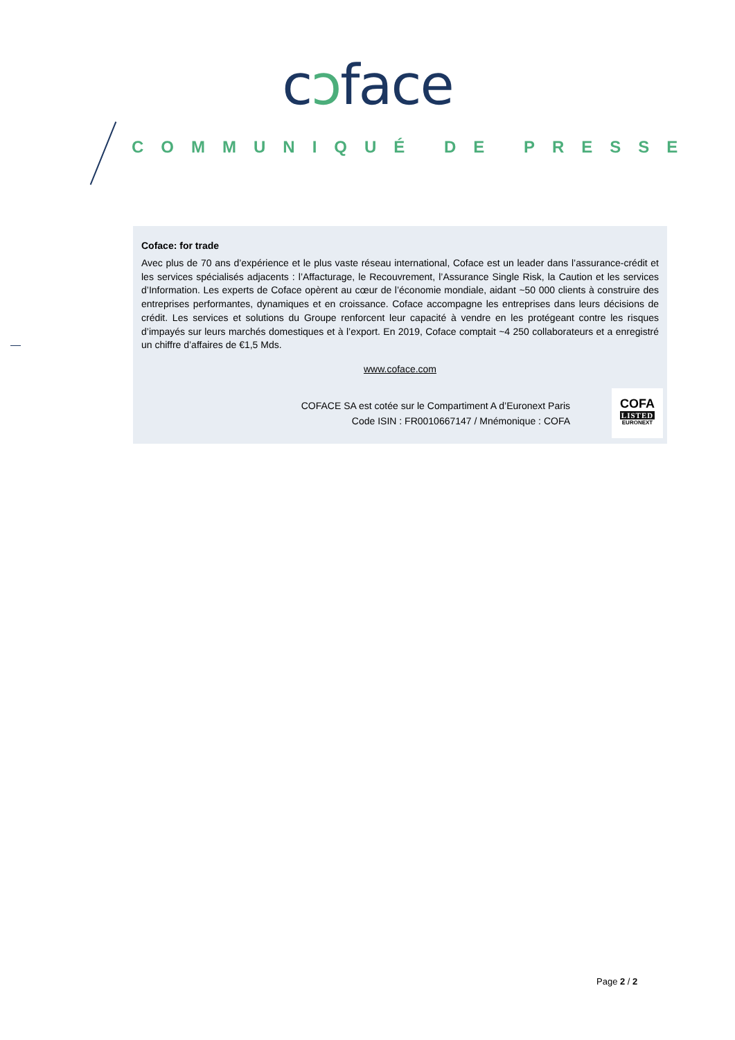cɔface
COMMUNIQUÉ DE PRESSE
Coface: for trade
Avec plus de 70 ans d’expérience et le plus vaste réseau international, Coface est un leader dans l’assurance-crédit et les services spécialisés adjacents : l’Affacturage, le Recouvrement, l’Assurance Single Risk, la Caution et les services d’Information. Les experts de Coface opèrent au cœur de l’économie mondiale, aidant ~50 000 clients à construire des entreprises performantes, dynamiques et en croissance. Coface accompagne les entreprises dans leurs décisions de crédit. Les services et solutions du Groupe renforcent leur capacité à vendre en les protégeant contre les risques d’impayés sur leurs marchés domestiques et à l’export. En 2019, Coface comptait ~4 250 collaborateurs et a enregistré un chiffre d’affaires de €1,5 Mds.
www.coface.com
COFACE SA est cotée sur le Compartiment A d’Euronext Paris
Code ISIN : FR0010667147 / Mnémonique : COFA
COFA
LISTED
EURONEXT
Page 2 / 2